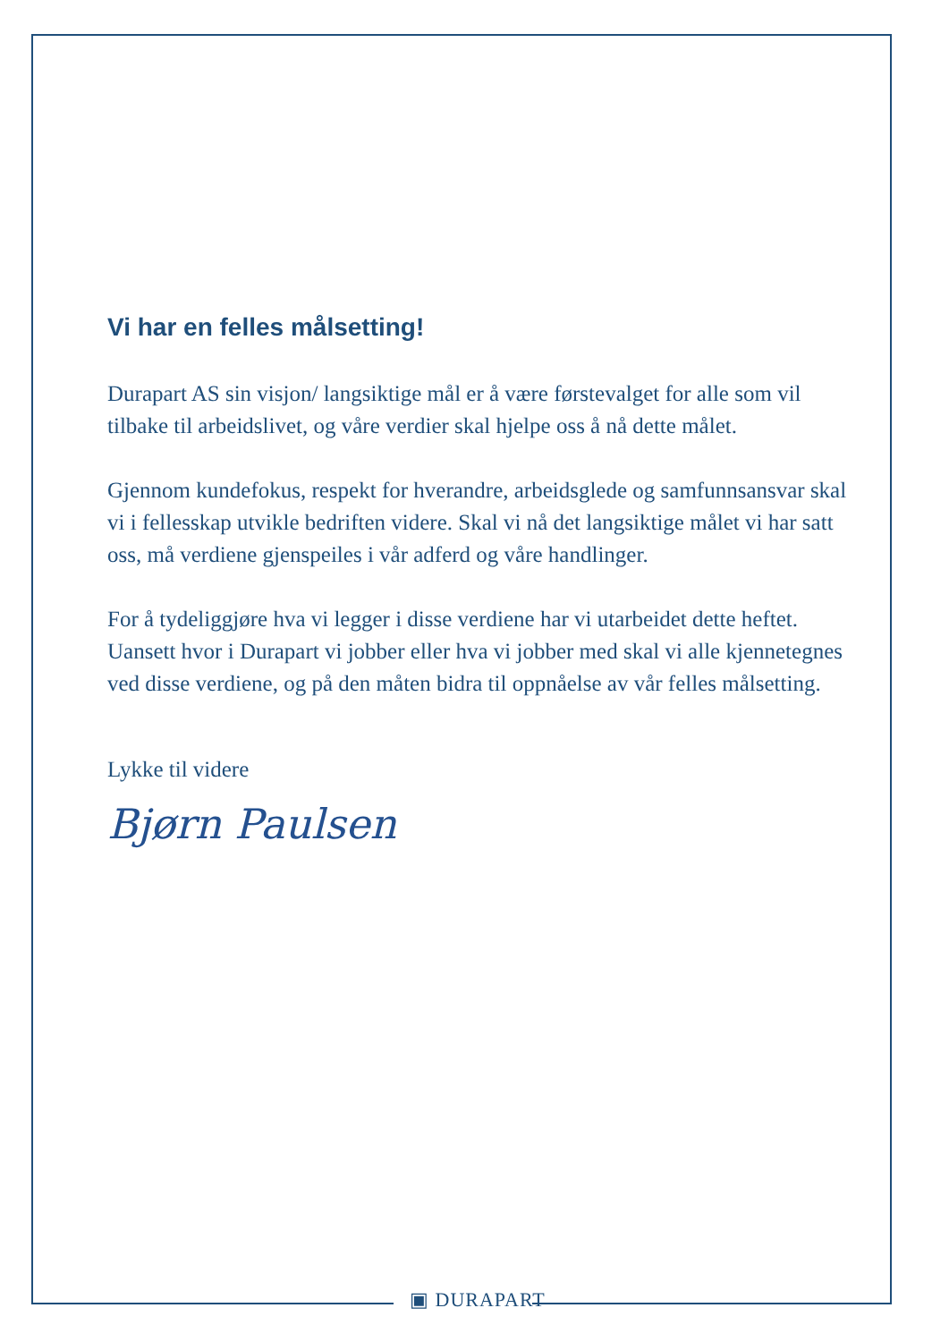Vi har en felles målsetting!
Durapart AS sin visjon/ langsiktige mål er å være førstevalget for alle som vil tilbake til arbeidslivet, og våre verdier skal hjelpe oss å nå dette målet.
Gjennom kundefokus, respekt for hverandre, arbeidsglede og samfunnsansvar skal vi i fellesskap utvikle bedriften videre. Skal vi nå det langsiktige målet vi har satt oss, må verdiene gjenspeiles i vår adferd og våre handlinger.
For å tydeliggjøre hva vi legger i disse verdiene har vi utarbeidet dette heftet. Uansett hvor i Durapart vi jobber eller hva vi jobber med skal vi alle kjennetegnes ved disse verdiene, og på den måten bidra til oppnåelse av vår felles målsetting.
Lykke til videre
Bjørn Paulsen
▣ DURAPART